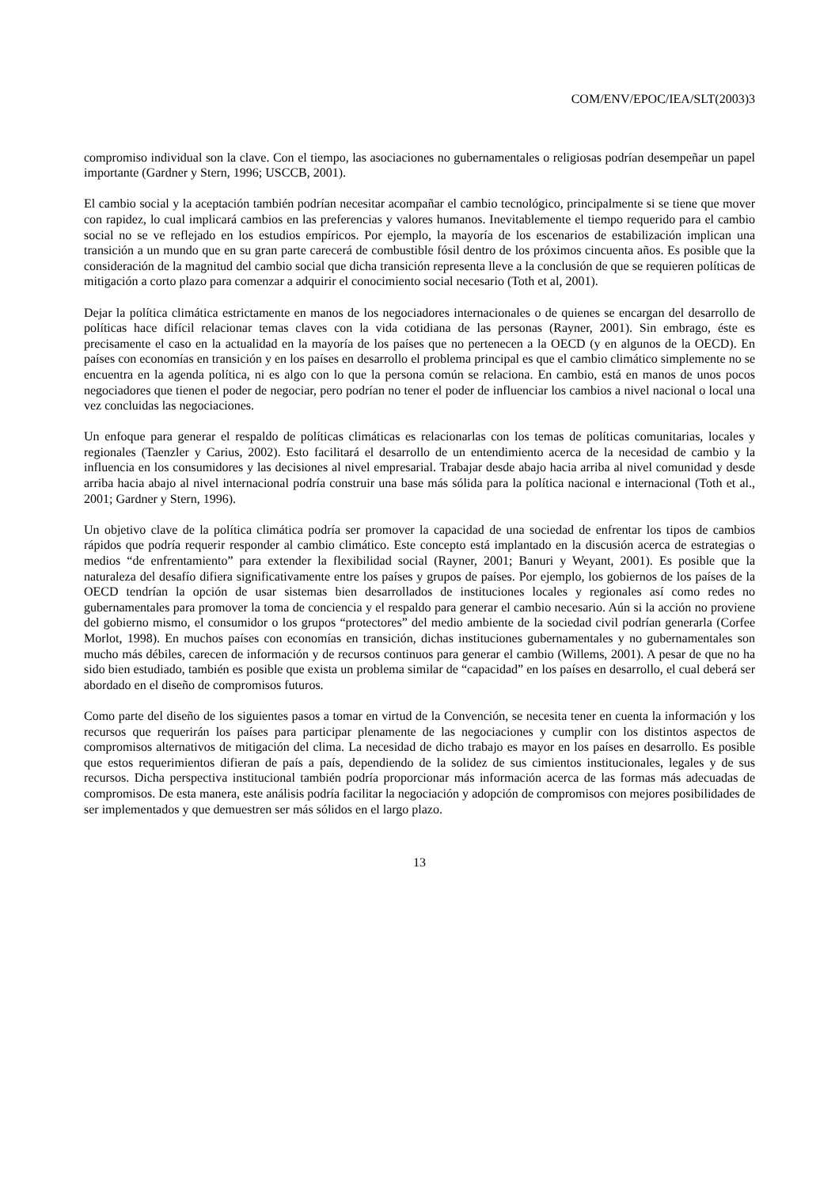COM/ENV/EPOC/IEA/SLT(2003)3
compromiso individual son la clave. Con el tiempo, las asociaciones no gubernamentales o religiosas podrían desempeñar un papel importante (Gardner y Stern, 1996; USCCB, 2001).
El cambio social y la aceptación también podrían necesitar acompañar el cambio tecnológico, principalmente si se tiene que mover con rapidez, lo cual implicará cambios en las preferencias y valores humanos. Inevitablemente el tiempo requerido para el cambio social no se ve reflejado en los estudios empíricos. Por ejemplo, la mayoría de los escenarios de estabilización implican una transición a un mundo que en su gran parte carecerá de combustible fósil dentro de los próximos cincuenta años. Es posible que la consideración de la magnitud del cambio social que dicha transición representa lleve a la conclusión de que se requieren políticas de mitigación a corto plazo para comenzar a adquirir el conocimiento social necesario (Toth et al, 2001).
Dejar la política climática estrictamente en manos de los negociadores internacionales o de quienes se encargan del desarrollo de políticas hace difícil relacionar temas claves con la vida cotidiana de las personas (Rayner, 2001). Sin embrago, éste es precisamente el caso en la actualidad en la mayoría de los países que no pertenecen a la OECD (y en algunos de la OECD). En países con economías en transición y en los países en desarrollo el problema principal es que el cambio climático simplemente no se encuentra en la agenda política, ni es algo con lo que la persona común se relaciona. En cambio, está en manos de unos pocos negociadores que tienen el poder de negociar, pero podrían no tener el poder de influenciar los cambios a nivel nacional o local una vez concluidas las negociaciones.
Un enfoque para generar el respaldo de políticas climáticas es relacionarlas con los temas de políticas comunitarias, locales y regionales (Taenzler y Carius, 2002). Esto facilitará el desarrollo de un entendimiento acerca de la necesidad de cambio y la influencia en los consumidores y las decisiones al nivel empresarial. Trabajar desde abajo hacia arriba al nivel comunidad y desde arriba hacia abajo al nivel internacional podría construir una base más sólida para la política nacional e internacional (Toth et al., 2001; Gardner y Stern, 1996).
Un objetivo clave de la política climática podría ser promover la capacidad de una sociedad de enfrentar los tipos de cambios rápidos que podría requerir responder al cambio climático. Este concepto está implantado en la discusión acerca de estrategias o medios “de enfrentamiento” para extender la flexibilidad social (Rayner, 2001; Banuri y Weyant, 2001). Es posible que la naturaleza del desafío difiera significativamente entre los países y grupos de países. Por ejemplo, los gobiernos de los países de la OECD tendrían la opción de usar sistemas bien desarrollados de instituciones locales y regionales así como redes no gubernamentales para promover la toma de conciencia y el respaldo para generar el cambio necesario. Aún si la acción no proviene del gobierno mismo, el consumidor o los grupos “protectores” del medio ambiente de la sociedad civil podrían generarla (Corfee Morlot, 1998). En muchos países con economías en transición, dichas instituciones gubernamentales y no gubernamentales son mucho más débiles, carecen de información y de recursos continuos para generar el cambio (Willems, 2001). A pesar de que no ha sido bien estudiado, también es posible que exista un problema similar de “capacidad” en los países en desarrollo, el cual deberá ser abordado en el diseño de compromisos futuros.
Como parte del diseño de los siguientes pasos a tomar en virtud de la Convención, se necesita tener en cuenta la información y los recursos que requerirán los países para participar plenamente de las negociaciones y cumplir con los distintos aspectos de compromisos alternativos de mitigación del clima. La necesidad de dicho trabajo es mayor en los países en desarrollo. Es posible que estos requerimientos difieran de país a país, dependiendo de la solidez de sus cimientos institucionales, legales y de sus recursos. Dicha perspectiva institucional también podría proporcionar más información acerca de las formas más adecuadas de compromisos. De esta manera, este análisis podría facilitar la negociación y adopción de compromisos con mejores posibilidades de ser implementados y que demuestren ser más sólidos en el largo plazo.
13